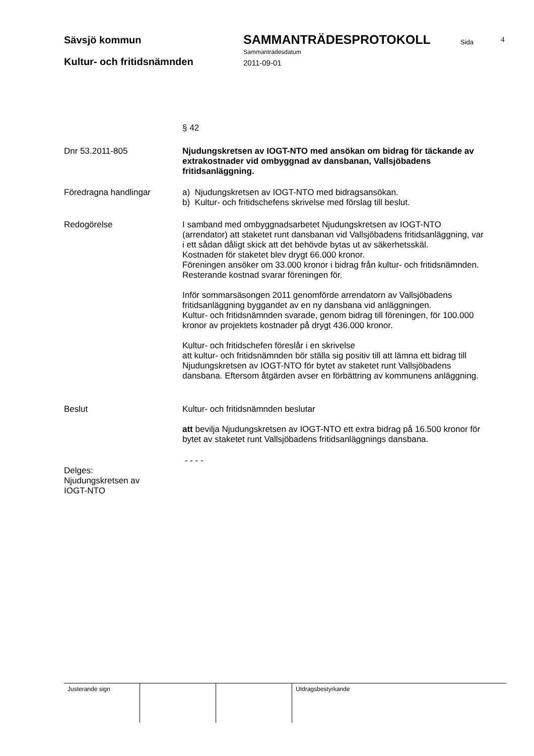Sävsjö kommun SAMMANTRÄDESPROTOKOLL Sida 4
Sammanträdesdatum
Kultur- och fritidsnämnden 2011-09-01
§ 42
Dnr 53.2011-805 Njudungskretsen av IOGT-NTO med ansökan om bidrag för täckande av extrakostnader vid ombyggnad av dansbanan, Vallsjöbadens fritidsanläggning.
Föredragna handlingar a) Njudungskretsen av IOGT-NTO med bidragsansökan.
b) Kultur- och fritidschefens skrivelse med förslag till beslut.
Redogörelse I samband med ombyggnadsarbetet Njudungskretsen av IOGT-NTO (arrendator) att staketet runt dansbanan vid Vallsjöbadens fritidsanläggning, var i ett sådan dåligt skick att det behövde bytas ut av säkerhetsskäl.
Kostnaden för staketet blev drygt 66.000 kronor.
Föreningen ansöker om 33.000 kronor i bidrag från kultur- och fritidsnämnden. Resterande kostnad svarar föreningen för.
Inför sommarsäsongen 2011 genomförde arrendatorn av Vallsjöbadens fritidsanläggning byggandet av en ny dansbana vid anläggningen.
Kultur- och fritidsnämnden svarade, genom bidrag till föreningen, för 100.000 kronor av projektets kostnader på drygt 436.000 kronor.
Kultur- och fritidschefen föreslår i en skrivelse
att kultur- och fritidsnämnden bör ställa sig positiv till att lämna ett bidrag till Njudungskretsen av IOGT-NTO för bytet av staketet runt Vallsjöbadens dansbana. Eftersom åtgärden avser en förbättring av kommunens anläggning.
Beslut Kultur- och fritidsnämnden beslutar
att bevilja Njudungskretsen av IOGT-NTO ett extra bidrag på 16.500 kronor för bytet av staketet runt Vallsjöbadens fritidsanläggnings dansbana.
- - - -
Delges:
Njudungskretsen av IOGT-NTO
Justerande sign Utdragsbestyrkande